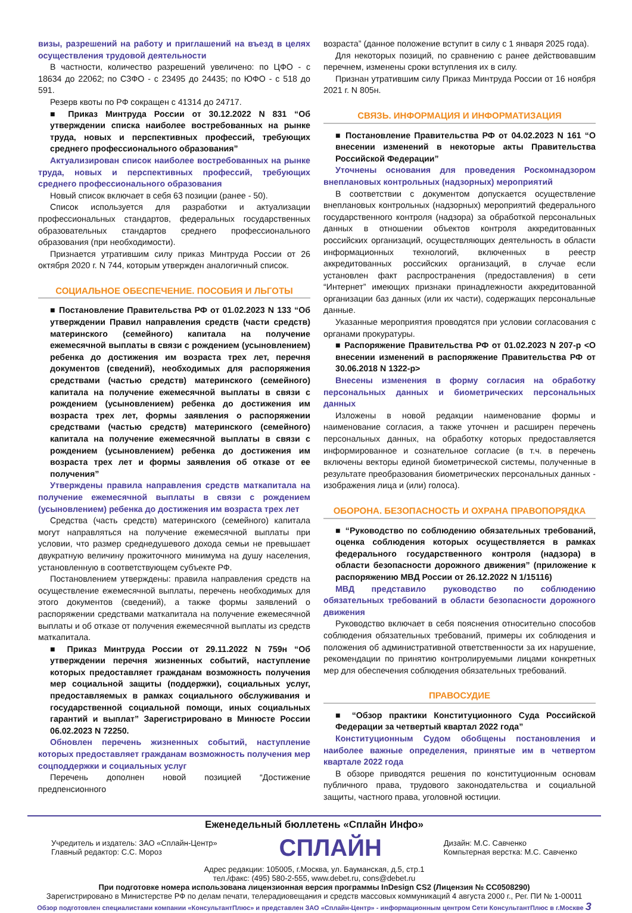визы, разрешений на работу и приглашений на въезд в целях осуществления трудовой деятельности
В частности, количество разрешений увеличено: по ЦФО - с 18634 до 22062; по СЗФО - с 23495 до 24435; по ЮФО - с 518 до 591.
Резерв квоты по РФ сокращен с 41314 до 24717.
■ Приказ Минтруда России от 30.12.2022 N 831 “Об утверждении списка наиболее востребованных на рынке труда, новых и перспективных профессий, требующих среднего профессионального образования”
Актуализирован список наиболее востребованных на рынке труда, новых и перспективных профессий, требующих среднего профессионального образования
Новый список включает в себя 63 позиции (ранее - 50).
Список используется для разработки и актуализации профессиональных стандартов, федеральных государственных образовательных стандартов среднего профессионального образования (при необходимости).
Признается утратившим силу приказ Минтруда России от 26 октября 2020 г. N 744, которым утвержден аналогичный список.
СОЦИАЛЬНОЕ ОБЕСПЕЧЕНИЕ. ПОСОБИЯ И ЛЬГОТЫ
■ Постановление Правительства РФ от 01.02.2023 N 133 “Об утверждении Правил направления средств (части средств) материнского (семейного) капитала на получение ежемесячной выплаты в связи с рождением (усыновлением) ребенка до достижения им возраста трех лет, перечня документов (сведений), необходимых для распоряжения средствами (частью средств) материнского (семейного) капитала на получение ежемесячной выплаты в связи с рождением (усыновлением) ребенка до достижения им возраста трех лет, формы заявления о распоряжении средствами (частью средств) материнского (семейного) капитала на получение ежемесячной выплаты в связи с рождением (усыновлением) ребенка до достижения им возраста трех лет и формы заявления об отказе от ее получения”
Утверждены правила направления средств маткапитала на получение ежемесячной выплаты в связи с рождением (усыновлением) ребенка до достижения им возраста трех лет
Средства (часть средств) материнского (семейного) капитала могут направляться на получение ежемесячной выплаты при условии, что размер среднедушевого дохода семьи не превышает двукратную величину прожиточного минимума на душу населения, установленную в соответствующем субъекте РФ.
Постановлением утверждены: правила направления средств на осуществление ежемесячной выплаты, перечень необходимых для этого документов (сведений), а также формы заявлений о распоряжении средствами маткапитала на получение ежемесячной выплаты и об отказе от получения ежемесячной выплаты из средств маткапитала.
■ Приказ Минтруда России от 29.11.2022 N 759н “Об утверждении перечня жизненных событий, наступление которых предоставляет гражданам возможность получения мер социальной защиты (поддержки), социальных услуг, предоставляемых в рамках социального обслуживания и государственной социальной помощи, иных социальных гарантий и выплат” Зарегистрировано в Минюсте России 06.02.2023 N 72250.
Обновлен перечень жизненных событий, наступление которых предоставляет гражданам возможность получения мер соцподдержки и социальных услуг
Перечень дополнен новой позицией “Достижение предпенсионного
возраста” (данное положение вступит в силу с 1 января 2025 года).
Для некоторых позиций, по сравнению с ранее действовавшим перечнем, изменены сроки вступления их в силу.
Признан утратившим силу Приказ Минтруда России от 16 ноября 2021 г. N 805н.
СВЯЗЬ. ИНФОРМАЦИЯ И ИНФОРМАТИЗАЦИЯ
■ Постановление Правительства РФ от 04.02.2023 N 161 “О внесении изменений в некоторые акты Правительства Российской Федерации”
Уточнены основания для проведения Роскомнадзором внеплановых контрольных (надзорных) мероприятий
В соответствии с документом допускается осуществление внеплановых контрольных (надзорных) мероприятий федерального государственного контроля (надзора) за обработкой персональных данных в отношении объектов контроля аккредитованных российских организаций, осуществляющих деятельность в области информационных технологий, включенных в реестр аккредитованных российских организаций, в случае если установлен факт распространения (предоставления) в сети “Интернет” имеющих признаки принадлежности аккредитованной организации баз данных (или их части), содержащих персональные данные.
Указанные мероприятия проводятся при условии согласования с органами прокуратуры.
■ Распоряжение Правительства РФ от 01.02.2023 N 207-р <О внесении изменений в распоряжение Правительства РФ от 30.06.2018 N 1322-р>
Внесены изменения в форму согласия на обработку персональных данных и биометрических персональных данных
Изложены в новой редакции наименование формы и наименование согласия, а также уточнен и расширен перечень персональных данных, на обработку которых предоставляется информированное и сознательное согласие (в т.ч. в перечень включены векторы единой биометрической системы, полученные в результате преобразования биометрических персональных данных - изображения лица и (или) голоса).
ОБОРОНА. БЕЗОПАСНОСТЬ И ОХРАНА ПРАВОПОРЯДКА
■ “Руководство по соблюдению обязательных требований, оценка соблюдения которых осуществляется в рамках федерального государственного контроля (надзора) в области безопасности дорожного движения” (приложение к распоряжению МВД России от 26.12.2022 N 1/15116)
МВД представило руководство по соблюдению обязательных требований в области безопасности дорожного движения
Руководство включает в себя пояснения относительно способов соблюдения обязательных требований, примеры их соблюдения и положения об административной ответственности за их нарушение, рекомендации по принятию контролируемыми лицами конкретных мер для обеспечения соблюдения обязательных требований.
ПРАВОСУДИЕ
■ “Обзор практики Конституционного Суда Российской Федерации за четвертый квартал 2022 года”
Конституционным Судом обобщены постановления и наиболее важные определения, принятые им в четвертом квартале 2022 года
В обзоре приводятся решения по конституционным основам публичного права, трудового законодательства и социальной защиты, частного права, уголовной юстиции.
Еженедельный бюллетень «Сплайн Инфо»
Учредитель и издатель: ЗАО «Сплайн-Центр»
Главный редактор: С.С. Мороз
СПЛАЙН
Дизайн: М.С. Савченко
Компьтерная верстка: М.С. Савченко
Адрес редакции: 105005, г.Москва, ул. Бауманская, д.5, стр.1
тел./факс: (495) 580-2-555, www.debet.ru, cons@debet.ru
При подготовке номера использована лицензионная версия программы InDesign CS2 (Лицензия № CC0508290)
Зарегистрировано в Министерстве РФ по делам печати, телерадиовещания и средств массовых коммуникаций 4 августа 2000 г., Рег. ПИ № 1-00011
Обзор подготовлен специалистами компании «КонсультантПлюс» и представлен ЗАО «Сплайн-Центр» - информационным центром Сети КонсультантПлюс в г.Москве 3